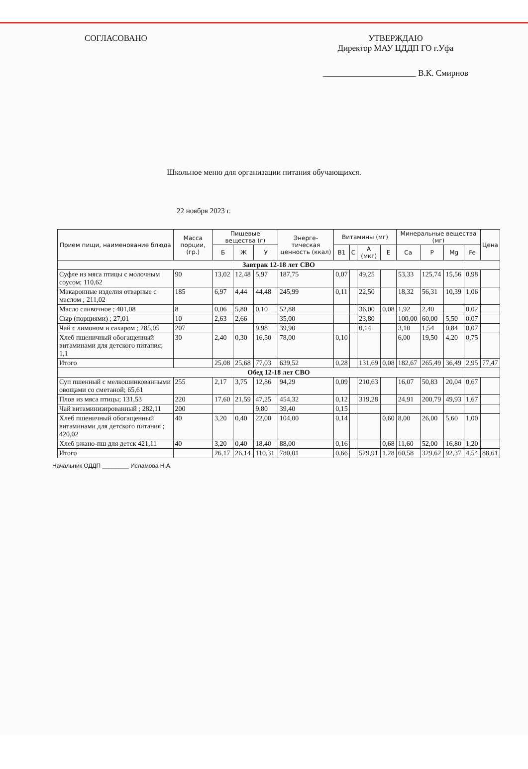СОГЛАСОВАНО УТВЕРЖДАЮ
Директор МАУ ЦДДП ГО г.Уфа
______________________ В.К. Смирнов
Школьное меню для организации питания обучающихся.
22 ноября 2023 г.
| Прием пищи, наименование блюда | Масса порции, (гр.) | Пищевые вещества (г) | | | Энерге-тическая ценность (ккал) | Витамины (мг) | | | | Минеральные вещества (мг) | | | | Цена |
| --- | --- | --- | --- | --- | --- | --- | --- | --- | --- | --- | --- | --- | --- | --- |
| | | Б | Ж | У | | B1 | C | A (мкг) | E | Ca | P | Mg | Fe | |
| Завтрак 12-18 лет СВО | | | | | | | | | | | | | | |
| Суфле из мяса птицы с молочным соусом; 110,62 | 90 | 13,02 | 12,48 | 5,97 | 187,75 | 0,07 | | 49,25 | | 53,33 | 125,74 | 15,56 | 0,98 | |
| Макаронные изделия отварные с маслом ; 211,02 | 185 | 6,97 | 4,44 | 44,48 | 245,99 | 0,11 | | 22,50 | | 18,32 | 56,31 | 10,39 | 1,06 | |
| Масло сливочное ; 401,08 | 8 | 0,06 | 5,80 | 0,10 | 52,88 | | | 36,00 | 0,08 | 1,92 | 2,40 | | 0,02 | |
| Сыр (порциями) ; 27,01 | 10 | 2,63 | 2,66 | | 35,00 | | | 23,80 | | 100,00 | 60,00 | 5,50 | 0,07 | |
| Чай с лимоном и сахаром ; 285,05 | 207 | | | 9,98 | 39,90 | | | 0,14 | | 3,10 | 1,54 | 0,84 | 0,07 | |
| Хлеб пшеничный обогащенный витаминами для детского питания; 1,1 | 30 | 2,40 | 0,30 | 16,50 | 78,00 | 0,10 | | | | 6,00 | 19,50 | 4,20 | 0,75 | |
| Итого | | 25,08 | 25,68 | 77,03 | 639,52 | 0,28 | | 131,69 | 0,08 | 182,67 | 265,49 | 36,49 | 2,95 | 77,47 |
| Обед 12-18 лет СВО | | | | | | | | | | | | | | |
| Суп пшенный с мелкошинкованными овощами со сметаной; 65,61 | 255 | 2,17 | 3,75 | 12,86 | 94,29 | 0,09 | | 210,63 | | 16,07 | 50,83 | 20,04 | 0,67 | |
| Плов из мяса птицы; 131,53 | 220 | 17,60 | 21,59 | 47,25 | 454,32 | 0,12 | | 319,28 | | 24,91 | 200,79 | 49,93 | 1,67 | |
| Чай витаминизированный ; 282,11 | 200 | | | 9,80 | 39,40 | 0,15 | | | | | | | | |
| Хлеб пшеничный обогащенный витаминами для детского питания ; 420,02 | 40 | 3,20 | 0,40 | 22,00 | 104,00 | 0,14 | | | 0,60 | 8,00 | 26,00 | 5,60 | 1,00 | |
| Хлеб ржано-пш для детск 421,11 | 40 | 3,20 | 0,40 | 18,40 | 88,00 | 0,16 | | | 0,68 | 11,60 | 52,00 | 16,80 | 1,20 | |
| Итого | | 26,17 | 26,14 | 110,31 | 780,01 | 0,66 | | 529,91 | 1,28 | 60,58 | 329,62 | 92,37 | 4,54 | 88,61 |
Начальник ОДДП ________ Исламова Н.А.